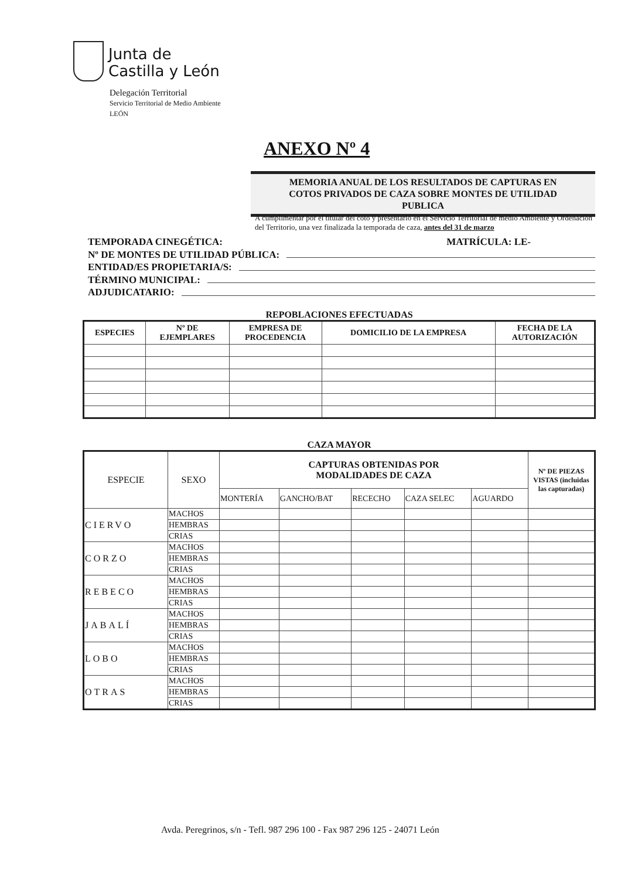Junta de
Castilla y León
Delegación Territorial
Servicio Territorial de Medio Ambiente
LEÓN
ANEXO Nº 4
MEMORIA ANUAL DE LOS RESULTADOS DE CAPTURAS EN
COTOS PRIVADOS DE CAZA SOBRE MONTES DE UTILIDAD
PUBLICA
A cumplimentar por el titular del coto y presentarlo en el Servicio Territorial de medio Ambiente y Ordenación del Territorio, una vez finalizada la temporada de caza, antes del 31 de marzo
TEMPORADA CINEGÉTICA: MATRÍCULA: LE-
Nº DE MONTES DE UTILIDAD PÚBLICA:
ENTIDAD/ES PROPIETARIA/S:
TÉRMINO MUNICIPAL:
ADJUDICATARIO:
REPOBLACIONES EFECTUADAS
| ESPECIES | Nº DE EJEMPLARES | EMPRESA DE PROCEDENCIA | DOMICILIO DE LA EMPRESA | FECHA DE LA AUTORIZACIÓN |
| --- | --- | --- | --- | --- |
CAZA MAYOR
| ESPECIE | SEXO | CAPTURAS OBTENIDAS POR MODALIDADES DE CAZA | | | | | Nº DE PIEZAS VISTAS (incluidas las capturadas) |
| | | MONTERÍA | GANCHO/BAT | RECECHO | CAZA SELEC | AGUARDO | |
| CIERVO | MACHOS | | | | | | |
| | HEMBRAS | | | | | | |
| | CRIAS | | | | | | |
| CORZO | MACHOS | | | | | | |
| | HEMBRAS | | | | | | |
| | CRIAS | | | | | | |
| REBECO | MACHOS | | | | | | |
| | HEMBRAS | | | | | | |
| | CRIAS | | | | | | |
| JABALÍ | MACHOS | | | | | | |
| | HEMBRAS | | | | | | |
| | CRIAS | | | | | | |
| LOBO | MACHOS | | | | | | |
| | HEMBRAS | | | | | | |
| | CRIAS | | | | | | |
| OTRAS | MACHOS | | | | | | |
| | HEMBRAS | | | | | | |
| | CRIAS | | | | | | |
Avda. Peregrinos, s/n - Tefl. 987 296 100 - Fax 987 296 125 - 24071 León